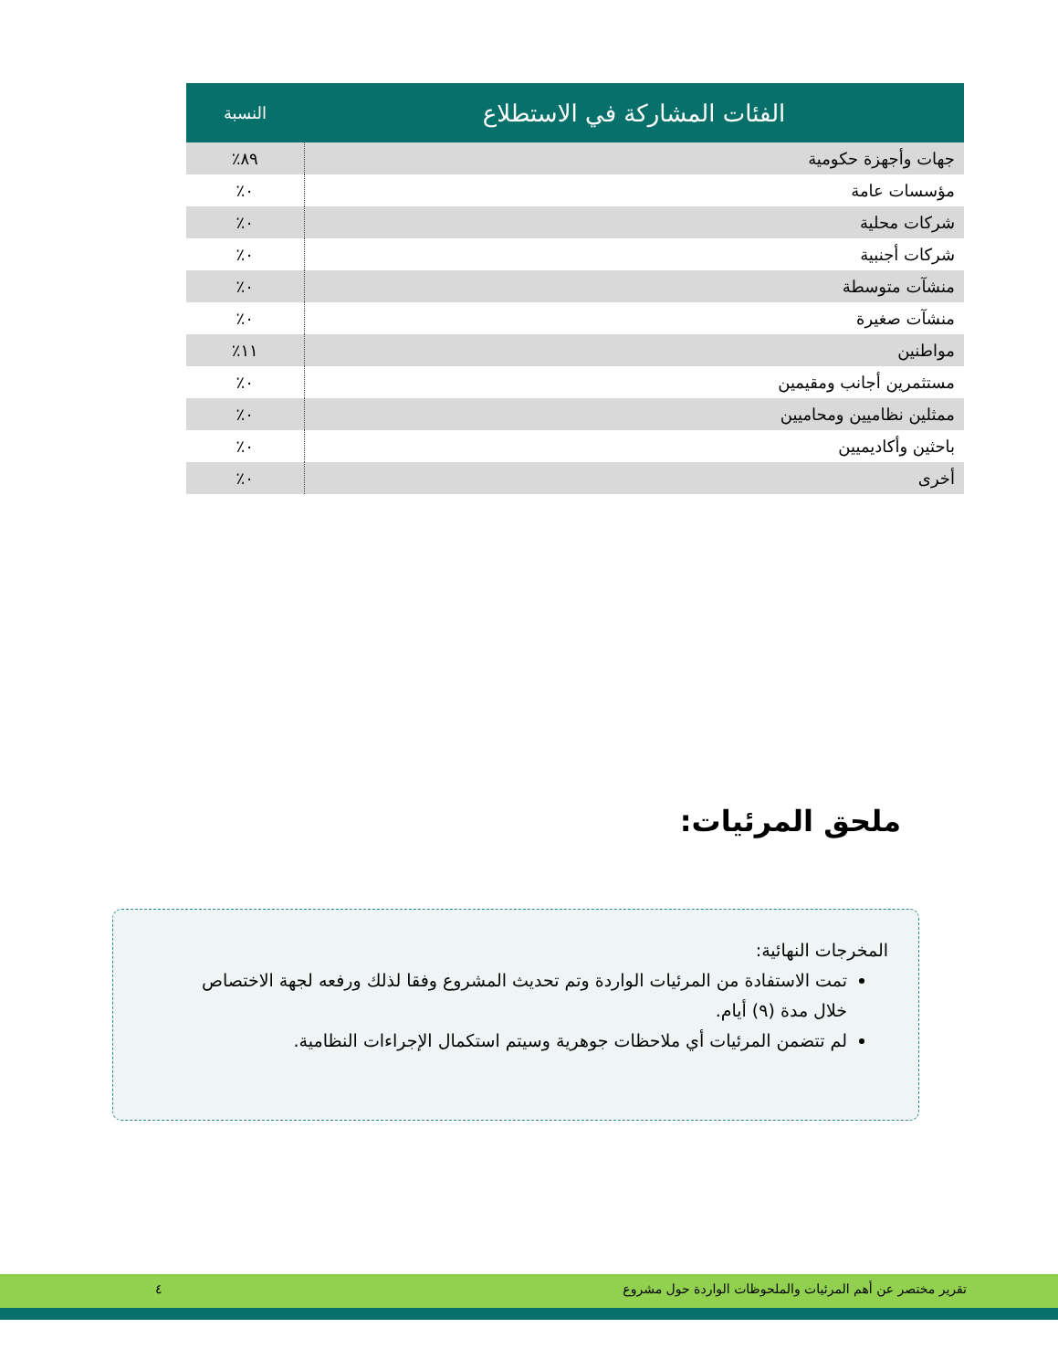| الفئات المشاركة في الاستطلاع | النسبة |
| --- | --- |
| جهات وأجهزة حكومية | ٨٩٪ |
| مؤسسات عامة | ٠٪ |
| شركات محلية | ٠٪ |
| شركات أجنبية | ٠٪ |
| منشآت متوسطة | ٠٪ |
| منشآت صغيرة | ٠٪ |
| مواطنين | ١١٪ |
| مستثمرين أجانب ومقيمين | ٠٪ |
| ممثلين نظاميين ومحاميين | ٠٪ |
| باحثين وأكاديميين | ٠٪ |
| أخرى | ٠٪ |
ملحق المرئيات:
المخرجات النهائية:
تمت الاستفادة من المرئيات الواردة وتم تحديث المشروع وفقا لذلك ورفعه لجهة الاختصاص خلال مدة (٩) أيام.
لم تتضمن المرئيات أي ملاحظات جوهرية وسيتم استكمال الإجراءات النظامية.
تقرير مختصر عن أهم المرئيات والملحوظات الواردة حول مشروع ٤